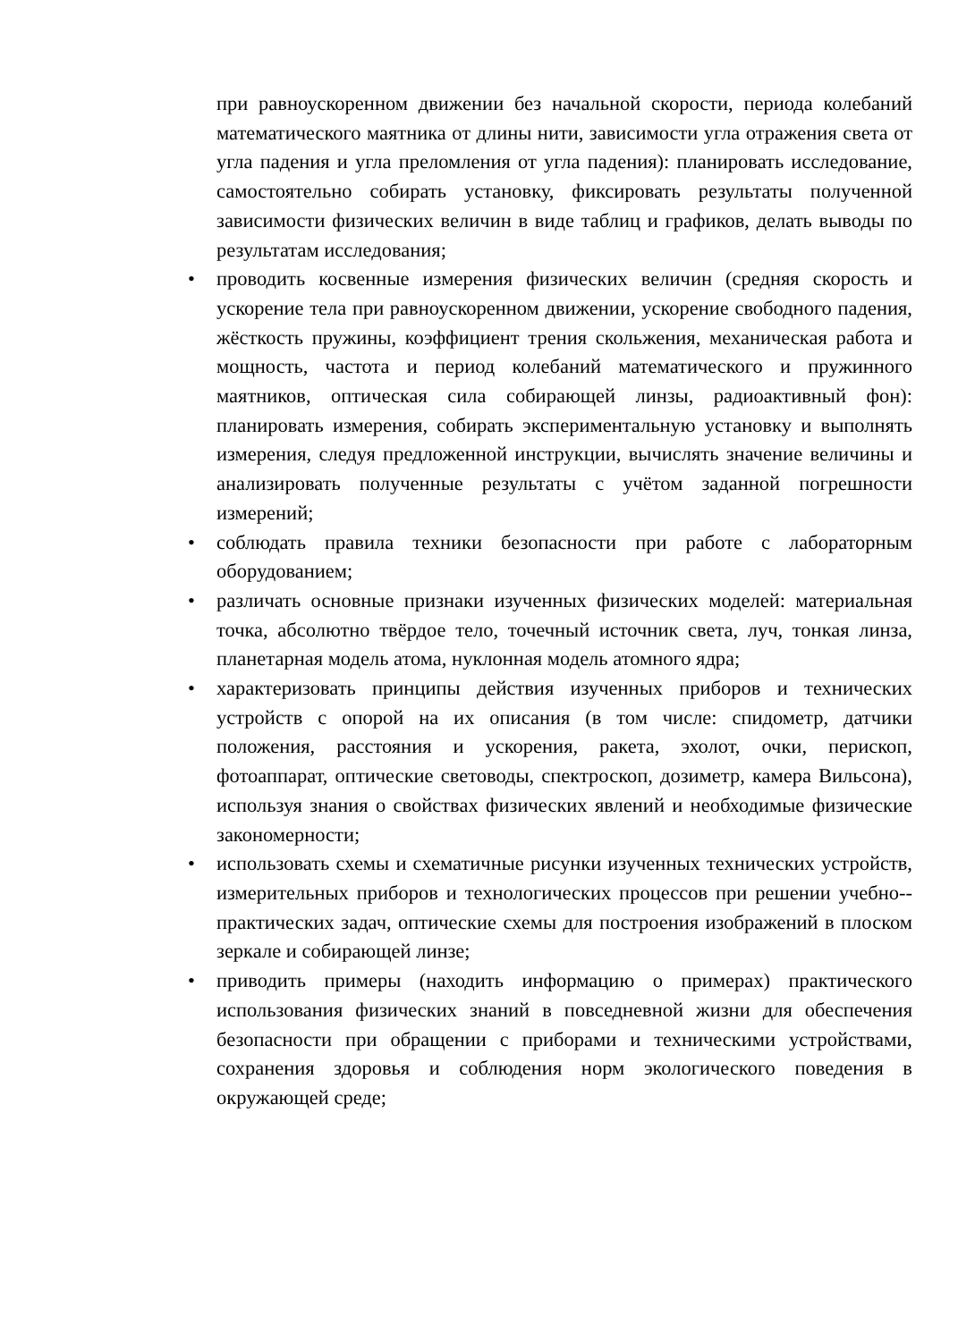при равноускоренном движении без начальной скорости, периода колебаний математического маятника от длины нити, зависимости угла отражения света от угла падения и угла преломления от угла падения): планировать исследование, самостоятельно собирать установку, фиксировать результаты полученной зависимости физических величин в виде таблиц и графиков, делать выводы по результатам исследования;
• проводить косвенные измерения физических величин (средняя скорость и ускорение тела при равноускоренном движении, ускорение свободного падения, жёсткость пружины, коэффициент трения скольжения, механическая работа и мощность, частота и период колебаний математического и пружинного маятников, оптическая сила собирающей линзы, радиоактивный фон): планировать измерения, собирать экспериментальную установку и выполнять измерения, следуя предложенной инструкции, вычислять значение величины и анализировать полученные результаты с учётом заданной погрешности измерений;
• соблюдать правила техники безопасности при работе с лабораторным оборудованием;
• различать основные признаки изученных физических моделей: материальная точка, абсолютно твёрдое тело, точечный источник света, луч, тонкая линза, планетарная модель атома, нуклонная модель атомного ядра;
• характеризовать принципы действия изученных приборов и технических устройств с опорой на их описания (в том числе: спидометр, датчики положения, расстояния и ускорения, ракета, эхолот, очки, перископ, фотоаппарат, оптические световоды, спектроскоп, дозиметр, камера Вильсона), используя знания о свойствах физических явлений и необходимые физические закономерности;
• использовать схемы и схематичные рисунки изученных технических устройств, измерительных приборов и технологических процессов при решении учебно--практических задач, оптические схемы для построения изображений в плоском зеркале и собирающей линзе;
• приводить примеры (находить информацию о примерах) практического использования физических знаний в повседневной жизни для обеспечения безопасности при обращении с приборами и техническими устройствами, сохранения здоровья и соблюдения норм экологического поведения в окружающей среде;